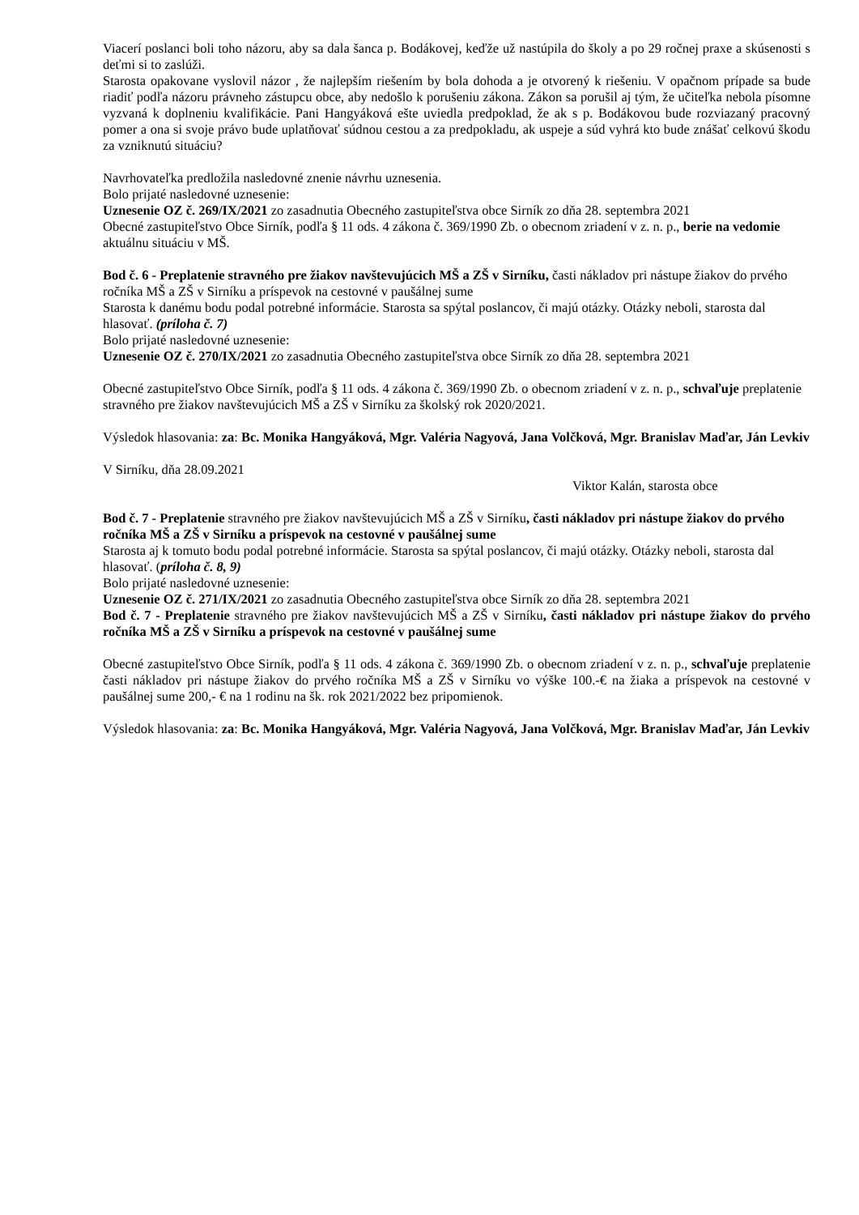Viacerí poslanci boli toho názoru, aby sa dala šanca p. Bodákovej, keďže už nastúpila do školy a po 29 ročnej praxe a skúsenosti s deťmi si to zaslúži.
Starosta opakovane vyslovil názor , že najlepším riešením by bola dohoda a je otvorený k riešeniu. V opačnom prípade sa bude riadiť podľa názoru právneho zástupcu obce, aby nedošlo k porušeniu zákona. Zákon sa porušil aj tým, že učiteľka nebola písomne vyzvaná k doplneniu kvalifikácie. Pani Hangyáková ešte uviedla predpoklad, že ak s p. Bodákovou bude rozviazaný pracovný pomer a ona si svoje právo bude uplatňovať súdnou cestou a za predpokladu, ak uspeje a súd vyhrá kto bude znášať celkovú škodu za vzniknutú situáciu?
Navrhovateľka predložila nasledovné znenie návrhu uznesenia.
Bolo prijaté nasledovné uznesenie:
Uznesenie OZ č. 269/IX/2021 zo zasadnutia Obecného zastupiteľstva obce Sirník zo dňa 28. septembra 2021
Obecné zastupiteľstvo Obce Sirník, podľa § 11 ods. 4 zákona č. 369/1990 Zb. o obecnom zriadení v z. n. p., berie na vedomie aktuálnu situáciu v MŠ.
Bod č. 6 - Preplatenie stravného pre žiakov navštevujúcich MŠ a ZŠ v Sirníku, časti nákladov pri nástupe žiakov do prvého ročníka MŠ a ZŠ v Sirníku a príspevok na cestovné v paušálnej sume
Starosta k danému bodu podal potrebné informácie. Starosta sa spýtal poslancov, či majú otázky. Otázky neboli, starosta dal hlasovať. (príloha č. 7)
Bolo prijaté nasledovné uznesenie:
Uznesenie OZ č. 270/IX/2021 zo zasadnutia Obecného zastupiteľstva obce Sirník zo dňa 28. septembra 2021
Obecné zastupiteľstvo Obce Sirník, podľa § 11 ods. 4 zákona č. 369/1990 Zb. o obecnom zriadení v z. n. p., schvaľuje preplatenie stravného pre žiakov navštevujúcich MŠ a ZŠ v Sirníku za školský rok 2020/2021.
Výsledok hlasovania: za: Bc. Monika Hangyáková, Mgr. Valéria Nagyová, Jana Volčková, Mgr. Branislav Maďar, Ján Levkiv
V Sirníku, dňa 28.09.2021
Viktor Kalán, starosta obce
Bod č. 7 - Preplatenie stravného pre žiakov navštevujúcich MŠ a ZŠ v Sirníku, časti nákladov pri nástupe žiakov do prvého ročníka MŠ a ZŠ v Sirníku a príspevok na cestovné v paušálnej sume
Starosta aj k tomuto bodu podal potrebné informácie. Starosta sa spýtal poslancov, či majú otázky. Otázky neboli, starosta dal hlasovať. (príloha č. 8, 9)
Bolo prijaté nasledovné uznesenie:
Uznesenie OZ č. 271/IX/2021 zo zasadnutia Obecného zastupiteľstva obce Sirník zo dňa 28. septembra 2021
Bod č. 7 - Preplatenie stravného pre žiakov navštevujúcich MŠ a ZŠ v Sirníku, časti nákladov pri nástupe žiakov do prvého ročníka MŠ a ZŠ v Sirníku a príspevok na cestovné v paušálnej sume
Obecné zastupiteľstvo Obce Sirník, podľa § 11 ods. 4 zákona č. 369/1990 Zb. o obecnom zriadení v z. n. p., schvaľuje preplatenie časti nákladov pri nástupe žiakov do prvého ročníka MŠ a ZŠ v Sirníku vo výške 100.-€ na žiaka a príspevok na cestovné v paušálnej sume 200,- € na 1 rodinu na šk. rok 2021/2022 bez pripomienok.
Výsledok hlasovania: za: Bc. Monika Hangyáková, Mgr. Valéria Nagyová, Jana Volčková, Mgr. Branislav Maďar, Ján Levkiv